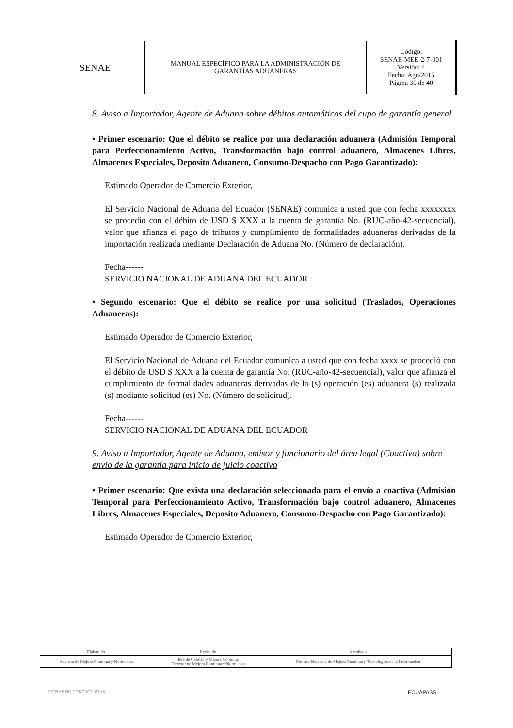| SENAE | MANUAL ESPECÍFICO PARA LA ADMINISTRACIÓN DE GARANTÍAS ADUANERAS | Código: SENAE-MEE-2-7-001 Versión: 4 Fecha: Ago/2015 Página 35 de 40 |
8. Aviso a Importador, Agente de Aduana sobre débitos automáticos del cupo de garantía general
• Primer escenario: Que el débito se realice por una declaración aduanera (Admisión Temporal para Perfeccionamiento Activo, Transformación bajo control aduanero, Almacenes Libres, Almacenes Especiales, Deposito Aduanero, Consumo-Despacho con Pago Garantizado):
Estimado Operador de Comercio Exterior,
El Servicio Nacional de Aduana del Ecuador (SENAE) comunica a usted que con fecha xxxxxxxx se procedió con el débito de USD $ XXX a la cuenta de garantía No. (RUC-año-42-secuencial), valor que afianza el pago de tributos y cumplimiento de formalidades aduaneras derivadas de la importación realizada mediante Declaración de Aduana No. (Número de declaración).
Fecha------
SERVICIO NACIONAL DE ADUANA DEL ECUADOR
• Segundo escenario: Que el débito se realice por una solicitud (Traslados, Operaciones Aduaneras):
Estimado Operador de Comercio Exterior,
El Servicio Nacional de Aduana del Ecuador comunica a usted que con fecha xxxx se procedió con el débito de USD $ XXX a la cuenta de garantía No. (RUC-año-42-secuencial), valor que afianza el cumplimiento de formalidades aduaneras derivadas de la (s) operación (es) aduanera (s) realizada (s) mediante solicitud (es) No. (Número de solicitud).
Fecha------
SERVICIO NACIONAL DE ADUANA DEL ECUADOR
9. Aviso a Importador, Agente de Aduana, emisor y funcionario del área legal (Coactiva) sobre envío de la garantía para inicio de juicio coactivo
• Primer escenario: Que exista una declaración seleccionada para el envío a coactiva (Admisión Temporal para Perfeccionamiento Activo, Transformación bajo control aduanero, Almacenes Libres, Almacenes Especiales, Deposito Aduanero, Consumo-Despacho con Pago Garantizado):
Estimado Operador de Comercio Exterior,
| Elaborado | Revisado | Aprobado |
| Analista de Mejora Continua y Normativa | Jefe de Calidad y Mejora Continua Director de Mejora Continua y Normativa | Director Nacional de Mejora Continua y Tecnologías de la Información |
COPIAS NO CONTROLADAS ECUAPASS